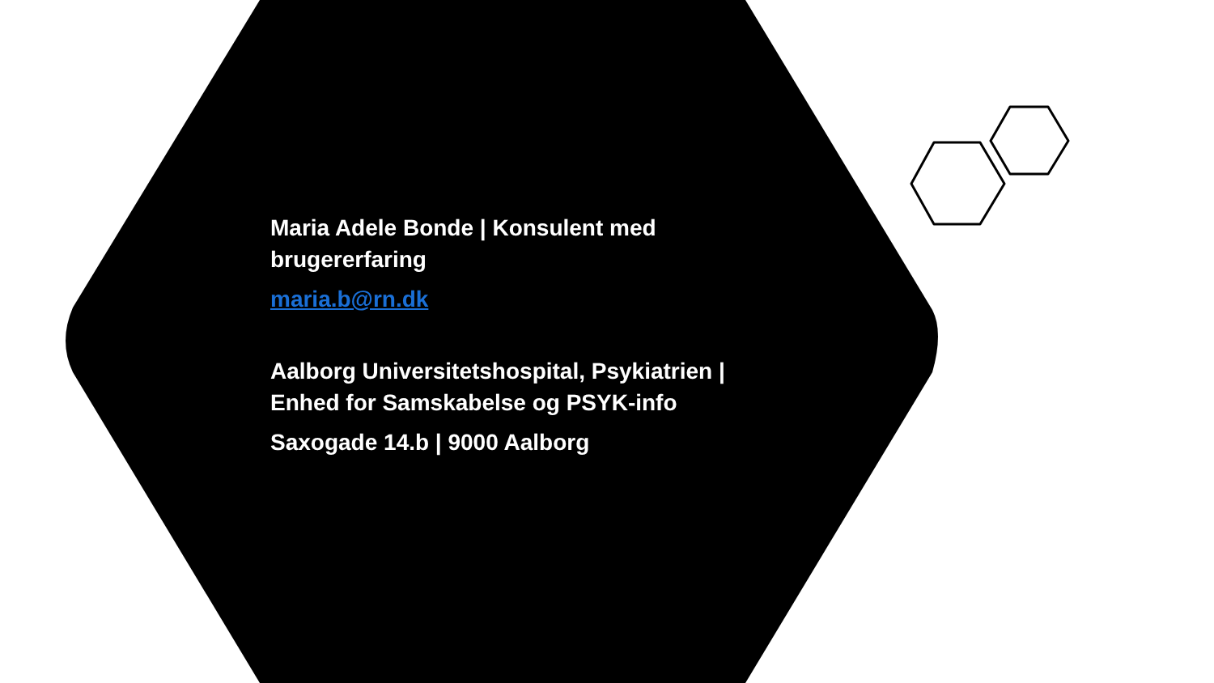Maria Adele Bonde | Konsulent med brugererfaring
maria.b@rn.dk
Aalborg Universitetshospital, Psykiatrien | Enhed for Samskabelse og PSYK-info
Saxogade 14.b | 9000 Aalborg